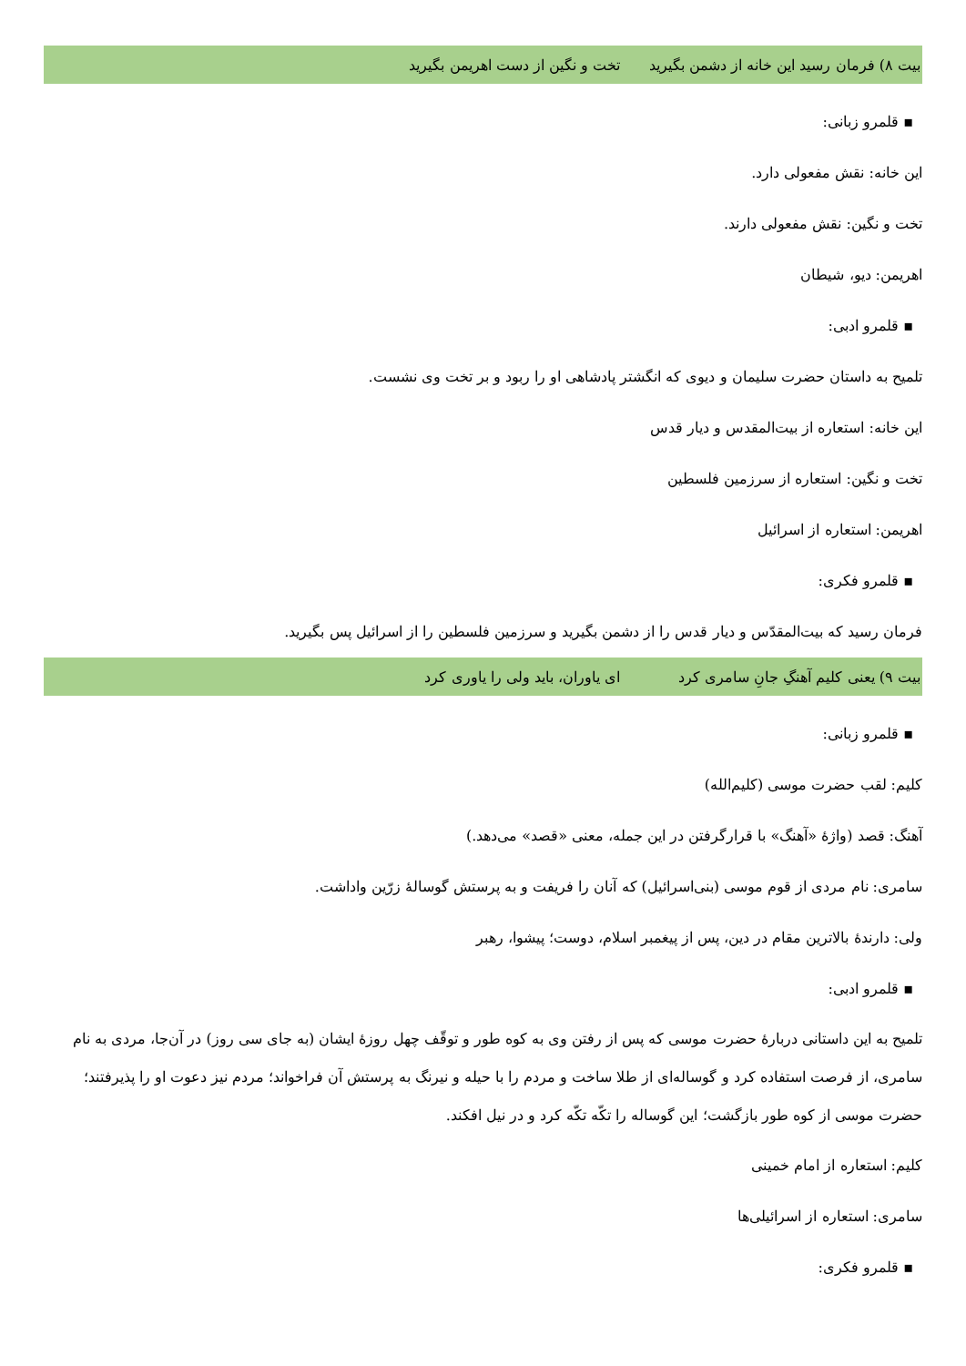بیت ۸) فرمان رسید این خانه از دشمن بگیرید تخت و نگین از دست اهریمن بگیرید
▪ قلمرو زبانی:
این خانه: نقش مفعولی دارد.
تخت و نگین: نقش مفعولی دارند.
اهریمن: دیو، شیطان
▪ قلمرو ادبی:
تلمیح به داستان حضرت سلیمان و دیوی که انگشتر پادشاهی او را ربود و بر تخت وی نشست.
این خانه: استعاره از بیت‌المقدس و دیار قدس
تخت و نگین: استعاره از سرزمین فلسطین
اهریمن: استعاره از اسرائیل
▪ قلمرو فکری:
فرمان رسید که بیت‌المقدّس و دیار قدس را از دشمن بگیرید و سرزمین فلسطین را از اسرائیل پس بگیرید.
بیت ۹) یعنی کلیم آهنگِ جانِ سامری کرد ای یاوران، باید ولی را یاوری کرد
▪ قلمرو زبانی:
کلیم: لقب حضرت موسی (کلیم‌الله)
آهنگ: قصد (واژهٔ «آهنگ» با قرارگرفتن در این جمله، معنی «قصد» می‌دهد.)
سامری: نام مردی از قوم موسی (بنی‌اسرائیل) که آنان را فریفت و به پرستش گوسالهٔ زرّین واداشت.
ولی: دارندهٔ بالاترین مقام در دین، پس از پیغمبر اسلام، دوست؛ پیشوا، رهبر
▪ قلمرو ادبی:
تلمیح به این داستانی دربارهٔ حضرت موسی که پس از رفتن وی به کوه طور و توقّف چهل روزهٔ ایشان (به جای سی روز) در آن‌جا، مردی به نام سامری، از فرصت استفاده کرد و گوساله‌ای از طلا ساخت و مردم را با حیله و نیرنگ به پرستش آن فراخواند؛ مردم نیز دعوت او را پذیرفتند؛ حضرت موسی از کوه طور بازگشت؛ این گوساله را تکّه تکّه کرد و در نیل افکند.
کلیم: استعاره از امام خمینی
سامری: استعاره از اسرائیلی‌ها
▪ قلمرو فکری: